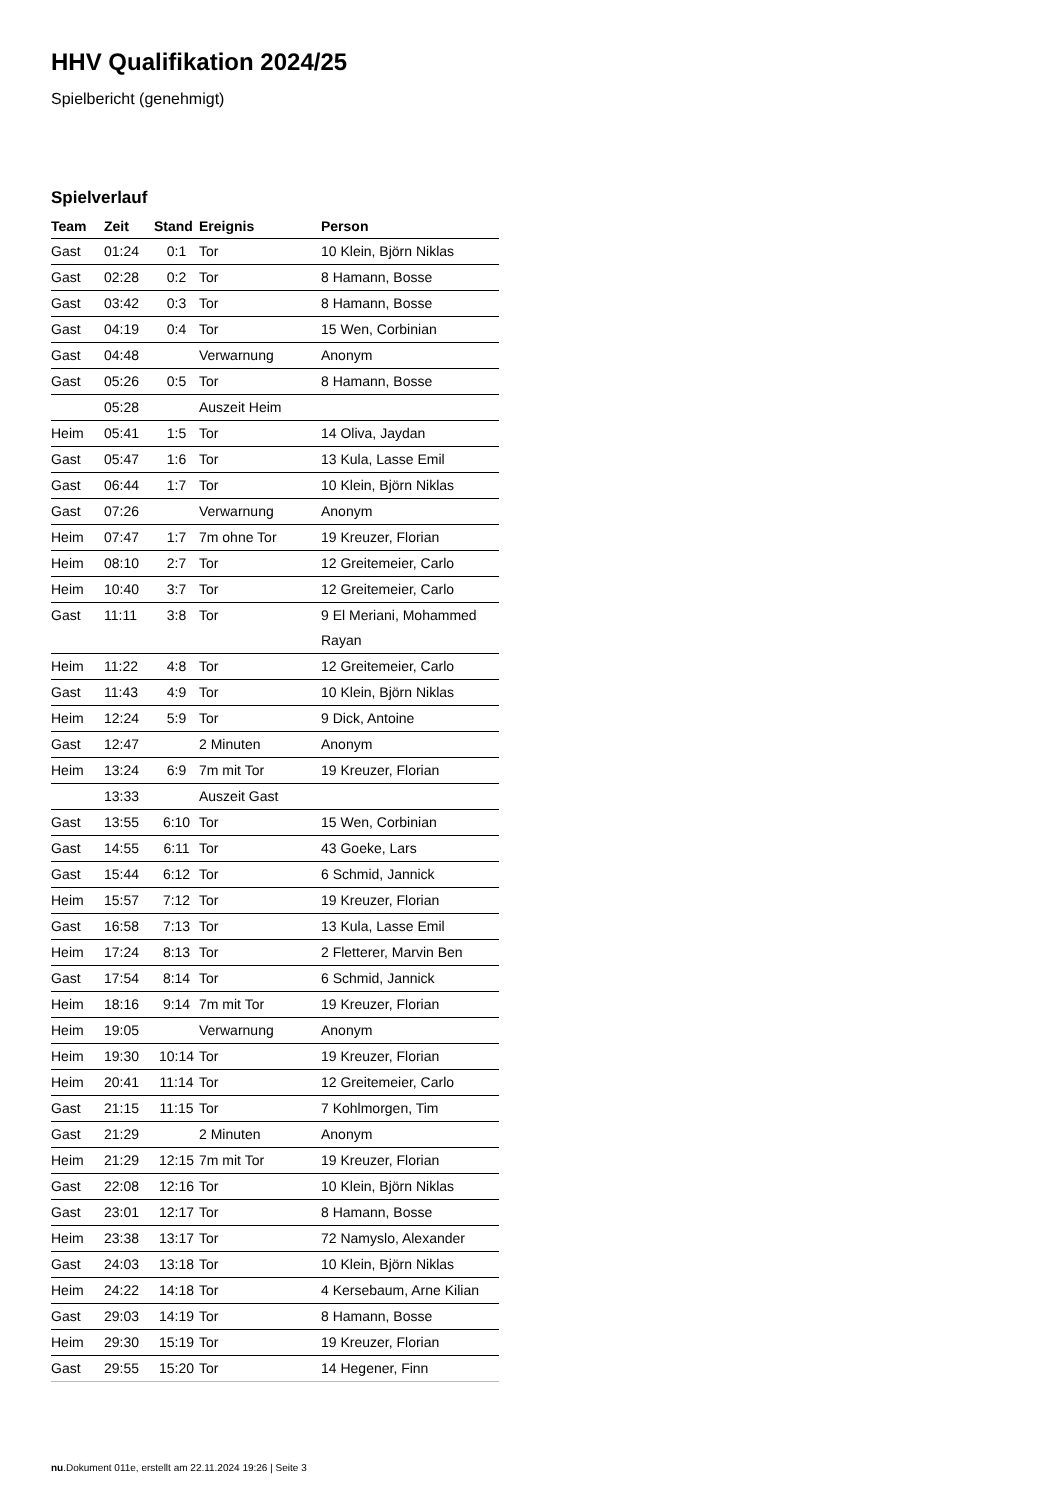HHV Qualifikation 2024/25
Spielbericht (genehmigt)
Spielverlauf
| Team | Zeit | Stand | Ereignis | Person |
| --- | --- | --- | --- | --- |
| Gast | 01:24 | 0:1 | Tor | 10 Klein, Björn Niklas |
| Gast | 02:28 | 0:2 | Tor | 8 Hamann, Bosse |
| Gast | 03:42 | 0:3 | Tor | 8 Hamann, Bosse |
| Gast | 04:19 | 0:4 | Tor | 15 Wen, Corbinian |
| Gast | 04:48 | | Verwarnung | Anonym |
| Gast | 05:26 | 0:5 | Tor | 8 Hamann, Bosse |
| | 05:28 | | Auszeit Heim | |
| Heim | 05:41 | 1:5 | Tor | 14 Oliva, Jaydan |
| Gast | 05:47 | 1:6 | Tor | 13 Kula, Lasse Emil |
| Gast | 06:44 | 1:7 | Tor | 10 Klein, Björn Niklas |
| Gast | 07:26 | | Verwarnung | Anonym |
| Heim | 07:47 | 1:7 | 7m ohne Tor | 19 Kreuzer, Florian |
| Heim | 08:10 | 2:7 | Tor | 12 Greitemeier, Carlo |
| Heim | 10:40 | 3:7 | Tor | 12 Greitemeier, Carlo |
| Gast | 11:11 | 3:8 | Tor | 9 El Meriani, Mohammed Rayan |
| Heim | 11:22 | 4:8 | Tor | 12 Greitemeier, Carlo |
| Gast | 11:43 | 4:9 | Tor | 10 Klein, Björn Niklas |
| Heim | 12:24 | 5:9 | Tor | 9 Dick, Antoine |
| Gast | 12:47 | | 2 Minuten | Anonym |
| Heim | 13:24 | 6:9 | 7m mit Tor | 19 Kreuzer, Florian |
| | 13:33 | | Auszeit Gast | |
| Gast | 13:55 | 6:10 | Tor | 15 Wen, Corbinian |
| Gast | 14:55 | 6:11 | Tor | 43 Goeke, Lars |
| Gast | 15:44 | 6:12 | Tor | 6 Schmid, Jannick |
| Heim | 15:57 | 7:12 | Tor | 19 Kreuzer, Florian |
| Gast | 16:58 | 7:13 | Tor | 13 Kula, Lasse Emil |
| Heim | 17:24 | 8:13 | Tor | 2 Fletterer, Marvin Ben |
| Gast | 17:54 | 8:14 | Tor | 6 Schmid, Jannick |
| Heim | 18:16 | 9:14 | 7m mit Tor | 19 Kreuzer, Florian |
| Heim | 19:05 | | Verwarnung | Anonym |
| Heim | 19:30 | 10:14 | Tor | 19 Kreuzer, Florian |
| Heim | 20:41 | 11:14 | Tor | 12 Greitemeier, Carlo |
| Gast | 21:15 | 11:15 | Tor | 7 Kohlmorgen, Tim |
| Gast | 21:29 | | 2 Minuten | Anonym |
| Heim | 21:29 | 12:15 | 7m mit Tor | 19 Kreuzer, Florian |
| Gast | 22:08 | 12:16 | Tor | 10 Klein, Björn Niklas |
| Gast | 23:01 | 12:17 | Tor | 8 Hamann, Bosse |
| Heim | 23:38 | 13:17 | Tor | 72 Namyslo, Alexander |
| Gast | 24:03 | 13:18 | Tor | 10 Klein, Björn Niklas |
| Heim | 24:22 | 14:18 | Tor | 4 Kersebaum, Arne Kilian |
| Gast | 29:03 | 14:19 | Tor | 8 Hamann, Bosse |
| Heim | 29:30 | 15:19 | Tor | 19 Kreuzer, Florian |
| Gast | 29:55 | 15:20 | Tor | 14 Hegener, Finn |
nu.Dokument 011e, erstellt am 22.11.2024 19:26 | Seite 3